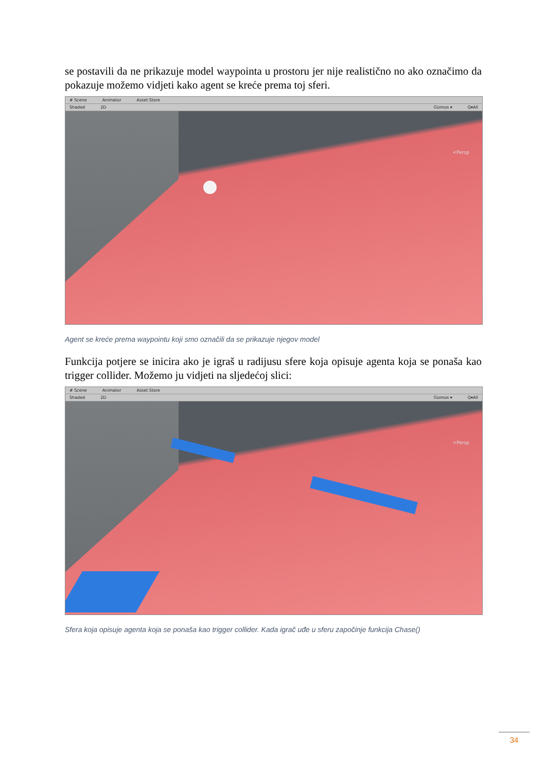se postavili da ne prikazuje model waypointa u prostoru jer nije realistično no ako označimo da pokazuje možemo vidjeti kako agent se kreće prema toj sferi.
# Scene Animator Asset Store
Shaded 2D Gizmos ▾ Q▾All
<Persp
Agent se kreće prema waypointu koji smo označili da se prikazuje njegov model
Funkcija potjere se inicira ako je igraš u radijusu sfere koja opisuje agenta koja se ponaša kao trigger collider. Možemo ju vidjeti na sljedećoj slici:
# Scene Animator Asset Store
Shaded 2D Gizmos ▾ Q▾All
<Persp
Sfera koja opisuje agenta koja se ponaša kao trigger collider. Kada igrač uđe u sferu započinje funkcija Chase()
34